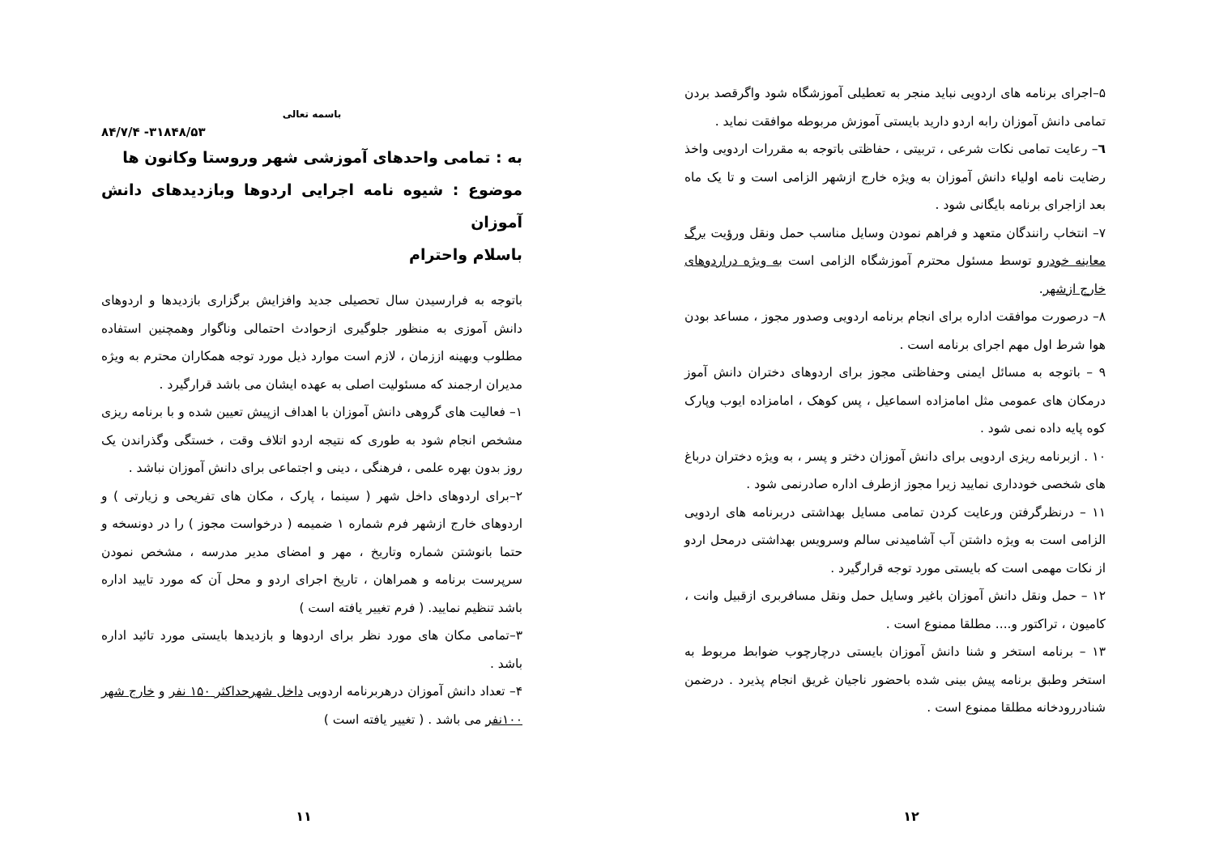باسمه تعالی
۸۴/۷/۴ -۳۱۸۴۸/۵۳
به : تمامی واحدهای آموزشی شهر وروستا وکانون ها
موضوع : شیوه نامه اجرایی اردوها وبازدیدهای دانش آموزان
باسلام واحترام
باتوجه به فرارسیدن سال تحصیلی جدید وافزایش برگزاری بازدیدها و اردوهای دانش آموزی به منظور جلوگیری ازحوادث احتمالی وناگوار وهمچنین استفاده مطلوب وبهینه اززمان ، لازم است موارد ذیل مورد توجه همکاران محترم به ویژه مدیران ارجمند که مسئولیت اصلی به عهده ایشان می باشد قرارگیرد .
۱– فعالیت های گروهی دانش آموزان با اهداف ازپیش تعیین شده و با برنامه ریزی مشخص انجام شود به طوری که نتیجه اردو اتلاف وقت ، خستگی وگذراندن یک روز بدون بهره علمی ، فرهنگی ، دینی و اجتماعی برای دانش آموزان نباشد .
۲–برای اردوهای داخل شهر ( سینما ، پارک ، مکان های تفریحی و زیارتی ) و اردوهای خارج ازشهر فرم شماره ۱ ضمیمه ( درخواست مجوز ) را در دونسخه و حتما بانوشتن شماره وتاریخ ، مهر و امضای مدیر مدرسه ، مشخص نمودن سرپرست برنامه و همراهان ، تاریخ اجرای اردو و محل آن که مورد تایید اداره باشد تنظیم نمایید. ( فرم تغییر یافته است )
۳–تمامی مکان های مورد نظر برای اردوها و بازدیدها بایستی مورد تائید اداره باشد .
۴– تعداد دانش آموزان درهربرنامه اردویی داخل شهرحداکثر ۱۵۰ نفر و خارج شهر ۱۰۰نفر می باشد . ( تغییر یافته است )
۱۱
۵–اجرای برنامه های اردویی نباید منجر به تعطیلی آموزشگاه شود واگرقصد بردن تمامی دانش آموزان رابه اردو دارید بایستی آموزش مربوطه موافقت نماید .
٦– رعایت تمامی نکات شرعی ، تربیتی ، حفاظتی باتوجه به مقررات اردویی واخذ رضایت نامه اولیاء دانش آموزان به ویژه خارج ازشهر الزامی است و تا یک ماه بعد ازاجرای برنامه بایگانی شود .
۷– انتخاب رانندگان متعهد و فراهم نمودن وسایل مناسب حمل ونقل ورؤیت برگ معاینه خودرو توسط مسئول محترم آموزشگاه الزامی است به ویژه دراردوهای خارج ازشهر.
۸– درصورت موافقت اداره برای انجام برنامه اردویی وصدور مجوز ، مساعد بودن هوا شرط اول مهم اجرای برنامه است .
۹ – باتوجه به مسائل ایمنی وحفاظتی مجوز برای اردوهای دختران دانش آموز درمکان های عمومی مثل امامزاده اسماعیل ، پس کوهک ، امامزاده ایوب وپارک کوه پایه داده نمی شود .
۱۰ . ازبرنامه ریزی اردویی برای دانش آموزان دختر و پسر ، به ویژه دختران درباغ های شخصی خودداری نمایید زیرا مجوز ازطرف اداره صادرنمی شود .
۱۱ – درنظرگرفتن ورعایت کردن تمامی مسایل بهداشتی دربرنامه های اردویی الزامی است به ویژه داشتن آب آشامیدنی سالم وسرویس بهداشتی درمحل اردو از نکات مهمی است که بایستی مورد توجه قرارگیرد .
۱۲ – حمل ونقل دانش آموزان باغیر وسایل حمل ونقل مسافربری ازقبیل وانت ، کامیون ، تراکتور و.... مطلقا ممنوع است .
۱۳ – برنامه استخر و شنا دانش آموزان بایستی درچارچوب ضوابط مربوط به استخر وطبق برنامه پیش بینی شده باحضور ناجیان غریق انجام پذیرد . درضمن شنادررودخانه مطلقا ممنوع است .
۱۲